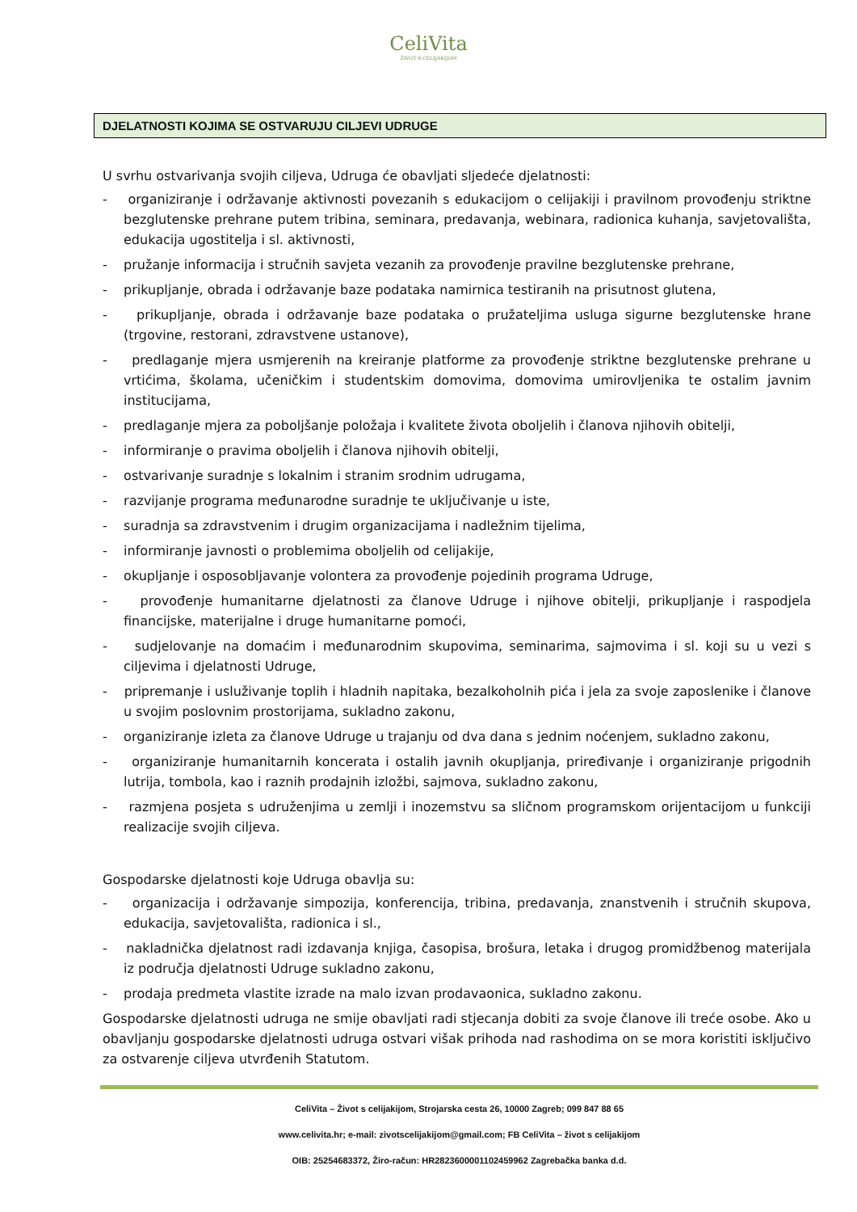CeliVita
ŽIVOT S CELIJAKIJOM
DJELATNOSTI KOJIMA SE OSTVARUJU CILJEVI UDRUGE
U svrhu ostvarivanja svojih ciljeva, Udruga će obavljati sljedeće djelatnosti:
- organiziranje i održavanje aktivnosti povezanih s edukacijom o celijakiji i pravilnom provođenju striktne bezglutenske prehrane putem tribina, seminara, predavanja, webinara, radionica kuhanja, savjetovališta, edukacija ugostitelja i sl. aktivnosti,
- pružanje informacija i stručnih savjeta vezanih za provođenje pravilne bezglutenske prehrane,
- prikupljanje, obrada i održavanje baze podataka namirnica testiranih na prisutnost glutena,
- prikupljanje, obrada i održavanje baze podataka o pružateljima usluga sigurne bezglutenske hrane (trgovine, restorani, zdravstvene ustanove),
- predlaganje mjera usmjerenih na kreiranje platforme za provođenje striktne bezglutenske prehrane u vrtićima, školama, učeničkim i studentskim domovima, domovima umirovljenika te ostalim javnim institucijama,
- predlaganje mjera za poboljšanje položaja i kvalitete života oboljelih i članova njihovih obitelji,
- informiranje o pravima oboljelih i članova njihovih obitelji,
- ostvarivanje suradnje s lokalnim i stranim srodnim udrugama,
- razvijanje programa međunarodne suradnje te uključivanje u iste,
- suradnja sa zdravstvenim i drugim organizacijama i nadležnim tijelima,
- informiranje javnosti o problemima oboljelih od celijakije,
- okupljanje i osposobljavanje volontera za provođenje pojedinih programa Udruge,
- provođenje humanitarne djelatnosti za članove Udruge i njihove obitelji, prikupljanje i raspodjela financijske, materijalne i druge humanitarne pomoći,
- sudjelovanje na domaćim i međunarodnim skupovima, seminarima, sajmovima i sl. koji su u vezi s ciljevima i djelatnosti Udruge,
- pripremanje i usluživanje toplih i hladnih napitaka, bezalkoholnih pića i jela za svoje zaposlenike i članove u svojim poslovnim prostorijama, sukladno zakonu,
- organiziranje izleta za članove Udruge u trajanju od dva dana s jednim noćenjem, sukladno zakonu,
- organiziranje humanitarnih koncerata i ostalih javnih okupljanja, priređivanje i organiziranje prigodnih lutrija, tombola, kao i raznih prodajnih izložbi, sajmova, sukladno zakonu,
- razmjena posjeta s udruženjima u zemlji i inozemstvu sa sličnom programskom orijentacijom u funkciji realizacije svojih ciljeva.
Gospodarske djelatnosti koje Udruga obavlja su:
- organizacija i održavanje simpozija, konferencija, tribina, predavanja, znanstvenih i stručnih skupova, edukacija, savjetovališta, radionica i sl.,
- nakladnička djelatnost radi izdavanja knjiga, časopisa, brošura, letaka i drugog promidžbenog materijala iz područja djelatnosti Udruge sukladno zakonu,
- prodaja predmeta vlastite izrade na malo izvan prodavaonica, sukladno zakonu.
Gospodarske djelatnosti udruga ne smije obavljati radi stjecanja dobiti za svoje članove ili treće osobe. Ako u obavljanju gospodarske djelatnosti udruga ostvari višak prihoda nad rashodima on se mora koristiti isključivo za ostvarenje ciljeva utvrđenih Statutom.
CeliVita – Život s celijakijom, Strojarska cesta 26, 10000 Zagreb; 099 847 88 65
www.celivita.hr; e-mail: zivotscelijakijom@gmail.com; FB CeliVita – život s celijakijom
OIB: 25254683372, Žiro-račun: HR2823600001102459962 Zagrebačka banka d.d.